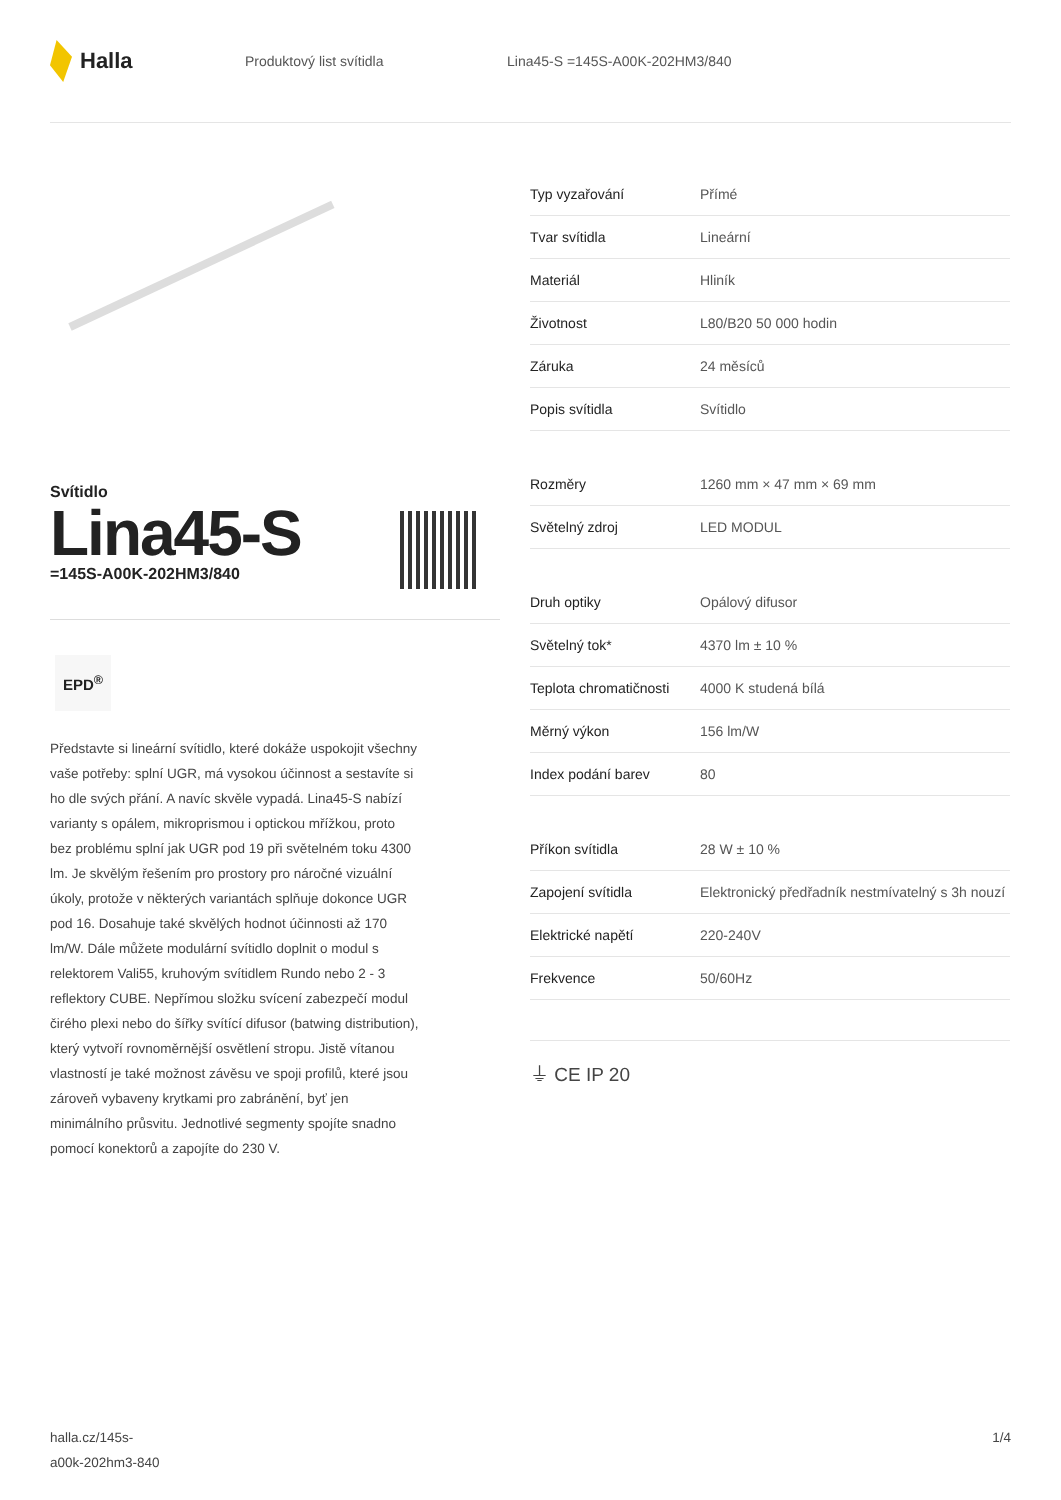Halla
Produktový list svítidla Lina45-S =145S-A00K-202HM3/840
Svítidlo
Lina45-S
=145S-A00K-202HM3/840
EPD<sup>®</sup>
Představte si lineární svítidlo, které dokáže uspokojit všechny vaše potřeby: splní UGR, má vysokou účinnost a sestavíte si ho dle svých přání. A navíc skvěle vypadá. Lina45-S nabízí varianty s opálem, mikroprismou i optickou mřížkou, proto bez problému splní jak UGR pod 19 při světelném toku 4300 lm. Je skvělým řešením pro prostory pro náročné vizuální úkoly, protože v některých variantách splňuje dokonce UGR pod 16. Dosahuje také skvělých hodnot účinnosti až 170 lm/W. Dále můžete modulární svítidlo doplnit o modul s relektorem Vali55, kruhovým svítidlem Rundo nebo 2 - 3 reflektory CUBE. Nepřímou složku svícení zabezpečí modul čirého plexi nebo do šířky svítící difusor (batwing distribution), který vytvoří rovnoměrnější osvětlení stropu. Jistě vítanou vlastností je také možnost závěsu ve spoji profilů, které jsou zároveň vybaveny krytkami pro zabránění, byť jen minimálního průsvitu. Jednotlivé segmenty spojíte snadno pomocí konektorů a zapojíte do 230 V.
| Typ vyzařování | Přímé |
| Tvar svítidla | Lineární |
| Materiál | Hliník |
| Životnost | L80/B20 50 000 hodin |
| Záruka | 24 měsíců |
| Popis svítidla | Svítidlo |
| Rozměry | 1260 mm × 47 mm × 69 mm |
| Světelný zdroj | LED MODUL |
| Druh optiky | Opálový difusor |
| Světelný tok* | 4370 lm ± 10 % |
| Teplota chromatičnosti | 4000 K studená bílá |
| Měrný výkon | 156 lm/W |
| Index podání barev | 80 |
| Příkon svítidla | 28 W ± 10 % |
| Zapojení svítidla | Elektronický předřadník nestmívatelný s 3h nouzí |
| Elektrické napětí | 220-240V |
| Frekvence | 50/60Hz |
⏚ CE IP 20
halla.cz/145s-
a00k-202hm3-840
1/4